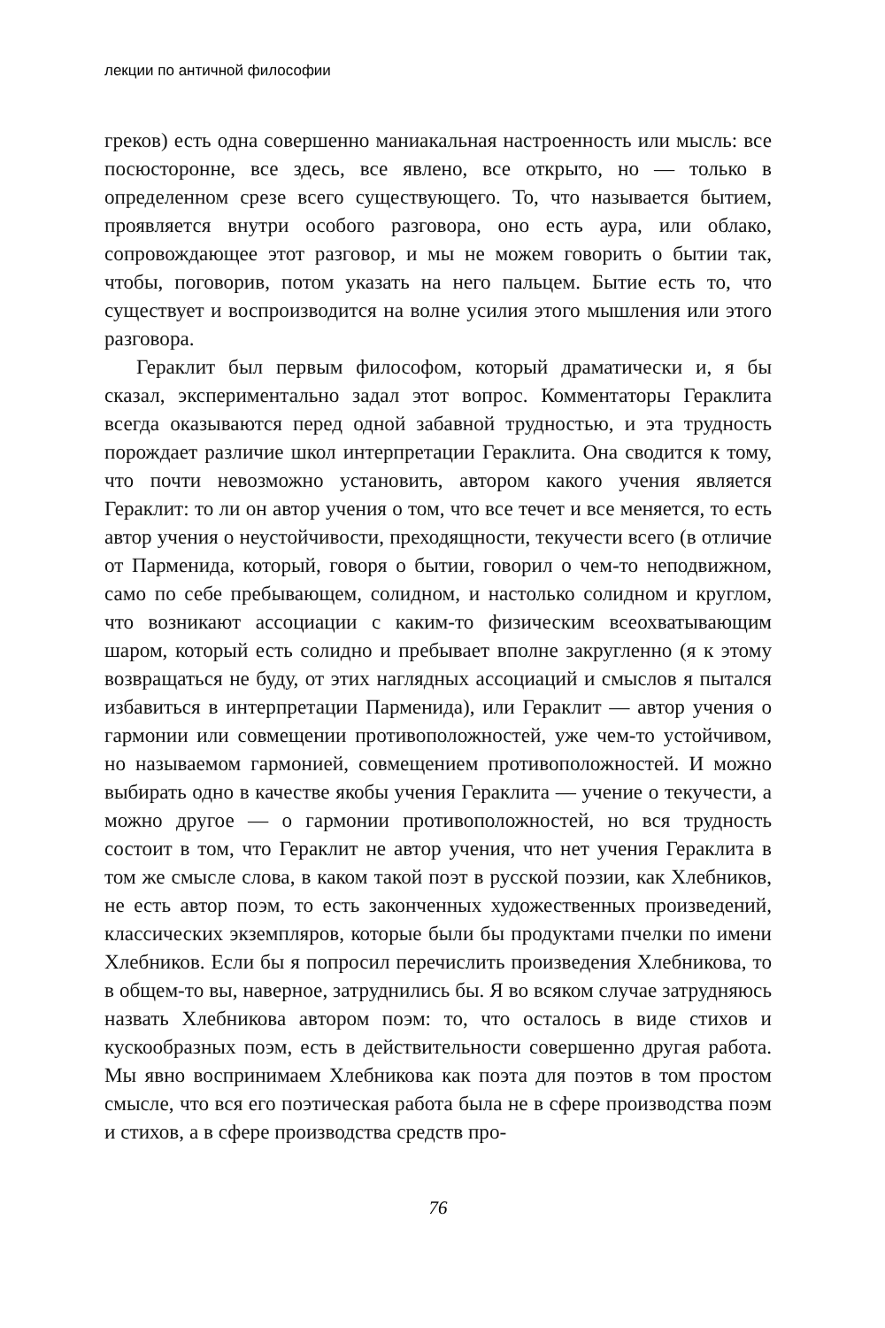лекции по античной философии
греков) есть одна совершенно маниакальная настроенность или мысль: все посюсторонне, все здесь, все явлено, все открыто, но — только в определенном срезе всего существующего. То, что называется бытием, проявляется внутри особого разговора, оно есть аура, или облако, сопровождающее этот разговор, и мы не можем говорить о бытии так, чтобы, поговорив, потом указать на него пальцем. Бытие есть то, что существует и воспроизводится на волне усилия этого мышления или этого разговора.
Гераклит был первым философом, который драматически и, я бы сказал, экспериментально задал этот вопрос. Комментаторы Гераклита всегда оказываются перед одной забавной трудностью, и эта трудность порождает различие школ интерпретации Гераклита. Она сводится к тому, что почти невозможно установить, автором какого учения является Гераклит: то ли он автор учения о том, что все течет и все меняется, то есть автор учения о неустойчивости, преходящности, текучести всего (в отличие от Парменида, который, говоря о бытии, говорил о чем-то неподвижном, само по себе пребывающем, солидном, и настолько солидном и круглом, что возникают ассоциации с каким-то физическим всеохватывающим шаром, который есть солидно и пребывает вполне закругленно (я к этому возвращаться не буду, от этих наглядных ассоциаций и смыслов я пытался избавиться в интерпретации Парменида), или Гераклит — автор учения о гармонии или совмещении противоположностей, уже чем-то устойчивом, но называемом гармонией, совмещением противоположностей. И можно выбирать одно в качестве якобы учения Гераклита — учение о текучести, а можно другое — о гармонии противоположностей, но вся трудность состоит в том, что Гераклит не автор учения, что нет учения Гераклита в том же смысле слова, в каком такой поэт в русской поэзии, как Хлебников, не есть автор поэм, то есть законченных художественных произведений, классических экземпляров, которые были бы продуктами пчелки по имени Хлебников. Если бы я попросил перечислить произведения Хлебникова, то в общем-то вы, наверное, затруднились бы. Я во всяком случае затрудняюсь назвать Хлебникова автором поэм: то, что осталось в виде стихов и кускообразных поэм, есть в действительности совершенно другая работа. Мы явно воспринимаем Хлебникова как поэта для поэтов в том простом смысле, что вся его поэтическая работа была не в сфере производства поэм и стихов, а в сфере производства средств про-
76